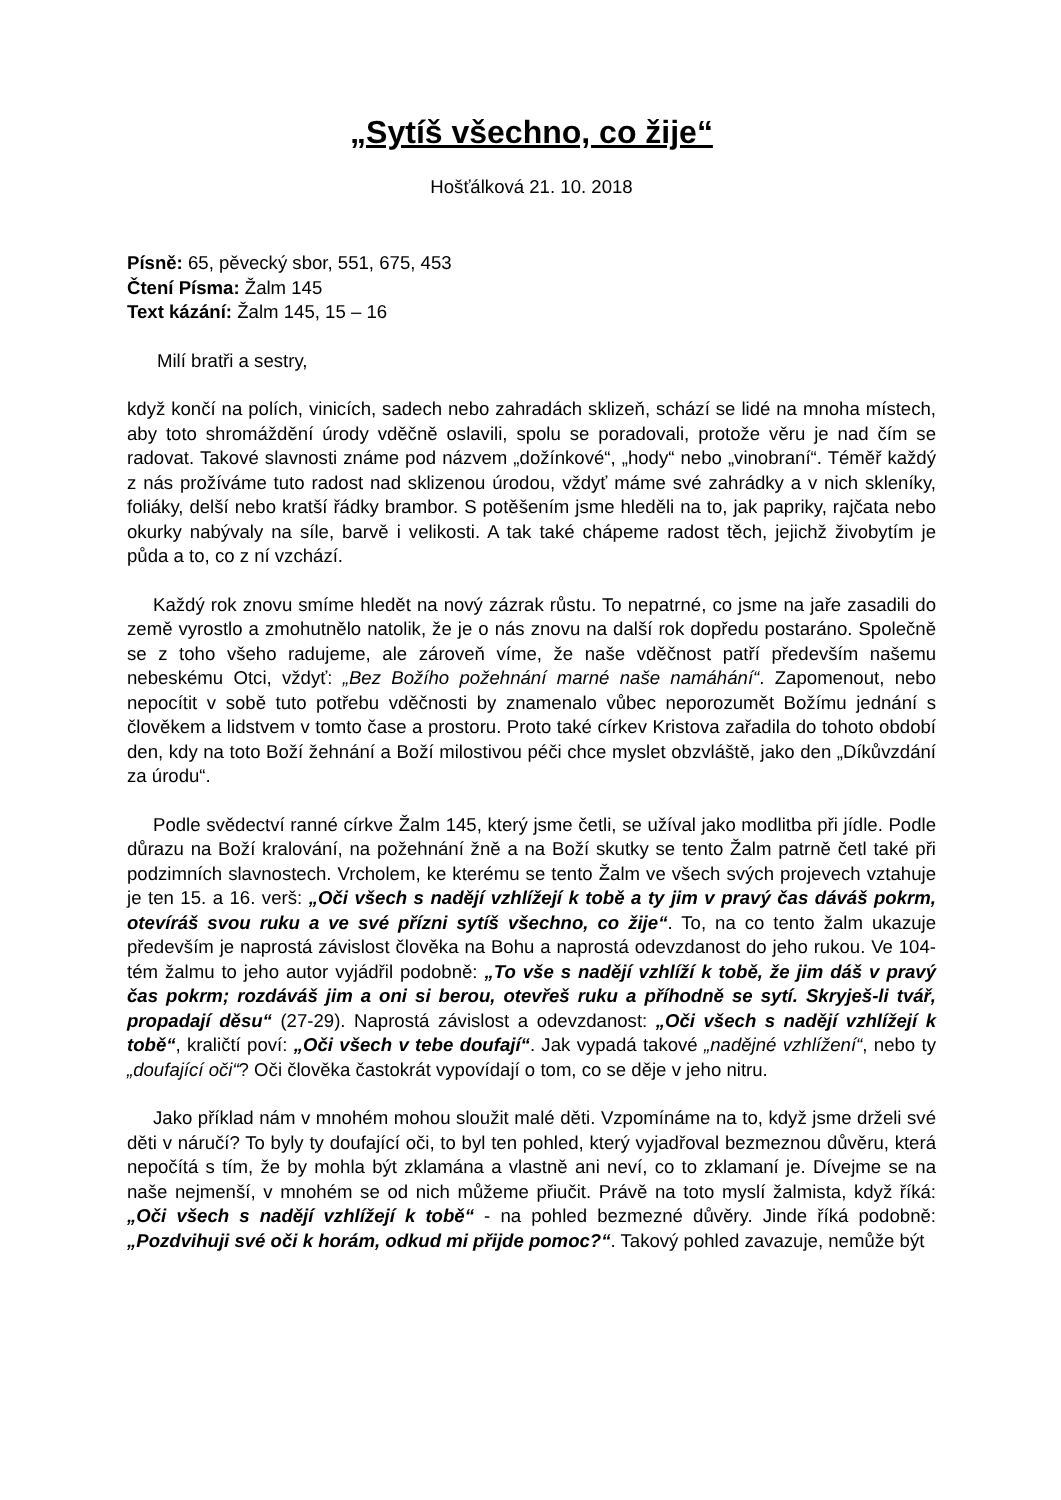„Sytíš všechno, co žije“
Hošťálková 21. 10. 2018
Písně: 65, pěvecký sbor, 551, 675, 453
Čtení Písma: Žalm 145
Text kázání: Žalm 145, 15 – 16
Milí bratři a sestry,
když končí na polích, vinicích, sadech nebo zahradách sklizeň, schází se lidé na mnoha místech, aby toto shromáždění úrody vděčně oslavili, spolu se poradovali, protože věru je nad čím se radovat. Takové slavnosti známe pod názvem „dožínkové“, „hody“ nebo „vinobraní“. Téměř každý z nás prožíváme tuto radost nad sklizenou úrodou, vždyť máme své zahrádky a v nich skleníky, foliáky, delší nebo kratší řádky brambor. S potěšením jsme hleděli na to, jak papriky, rajčata nebo okurky nabývaly na síle, barvě i velikosti. A tak také chápeme radost těch, jejichž živobytím je půda a to, co z ní vzchází.
Každý rok znovu smíme hledět na nový zázrak růstu. To nepatrné, co jsme na jaře zasadili do země vyrostlo a zmohutnělo natolik, že je o nás znovu na další rok dopředu postaráno. Společně se z toho všeho radujeme, ale zároveň víme, že naše vděčnost patří především našemu nebeskému Otci, vždyť: „Bez Božího požehnání marné naše namáhání“. Zapomenout, nebo nepocítit v sobě tuto potřebu vděčnosti by znamenalo vůbec neporozumět Božímu jednání s člověkem a lidstvem v tomto čase a prostoru. Proto také církev Kristova zařadila do tohoto období den, kdy na toto Boží žehnání a Boží milostivou péči chce myslet obzvláště, jako den „Díkůvzdání za úrodu“.
Podle svědectví ranné církve Žalm 145, který jsme četli, se užíval jako modlitba při jídle. Podle důrazu na Boží kralování, na požehnání žně a na Boží skutky se tento Žalm patrně četl také při podzimních slavnostech. Vrcholem, ke kterému se tento Žalm ve všech svých projevech vztahuje je ten 15. a 16. verš: „Oči všech s nadějí vzhlížejí k tobě a ty jim v pravý čas dáváš pokrm, otevíráš svou ruku a ve své přízni sytíš všechno, co žije“. To, na co tento žalm ukazuje především je naprostá závislost člověka na Bohu a naprostá odevzdanost do jeho rukou. Ve 104-tém žalmu to jeho autor vyjádřil podobně: „To vše s nadějí vzhlíží k tobě, že jim dáš v pravý čas pokrm; rozdáváš jim a oni si berou, otevřeš ruku a příhodně se sytí. Skryješ-li tvář, propadají děsu“ (27-29). Naprostá závislost a odevzdanost: „Oči všech s nadějí vzhlížejí k tobě“, kraličtí poví: „Oči všech v tebe doufají“. Jak vypadá takové „nadějné vzhlížení“, nebo ty „doufající oči“? Oči člověka častokrát vypovídají o tom, co se děje v jeho nitru.
Jako příklad nám v mnohém mohou sloužit malé děti. Vzpomínáme na to, když jsme drželi své děti v náručí? To byly ty doufající oči, to byl ten pohled, který vyjadřoval bezmeznou důvěru, která nepočítá s tím, že by mohla být zklamána a vlastně ani neví, co to zklamaní je. Dívejme se na naše nejmenší, v mnohém se od nich můžeme přiučit. Právě na toto myslí žalmista, když říká: „Oči všech s nadějí vzhlížejí k tobě“ - na pohled bezmezné důvěry. Jinde říká podobně: „Pozdvihuji své oči k horám, odkud mi přijde pomoc?“. Takový pohled zavazuje, nemůže být